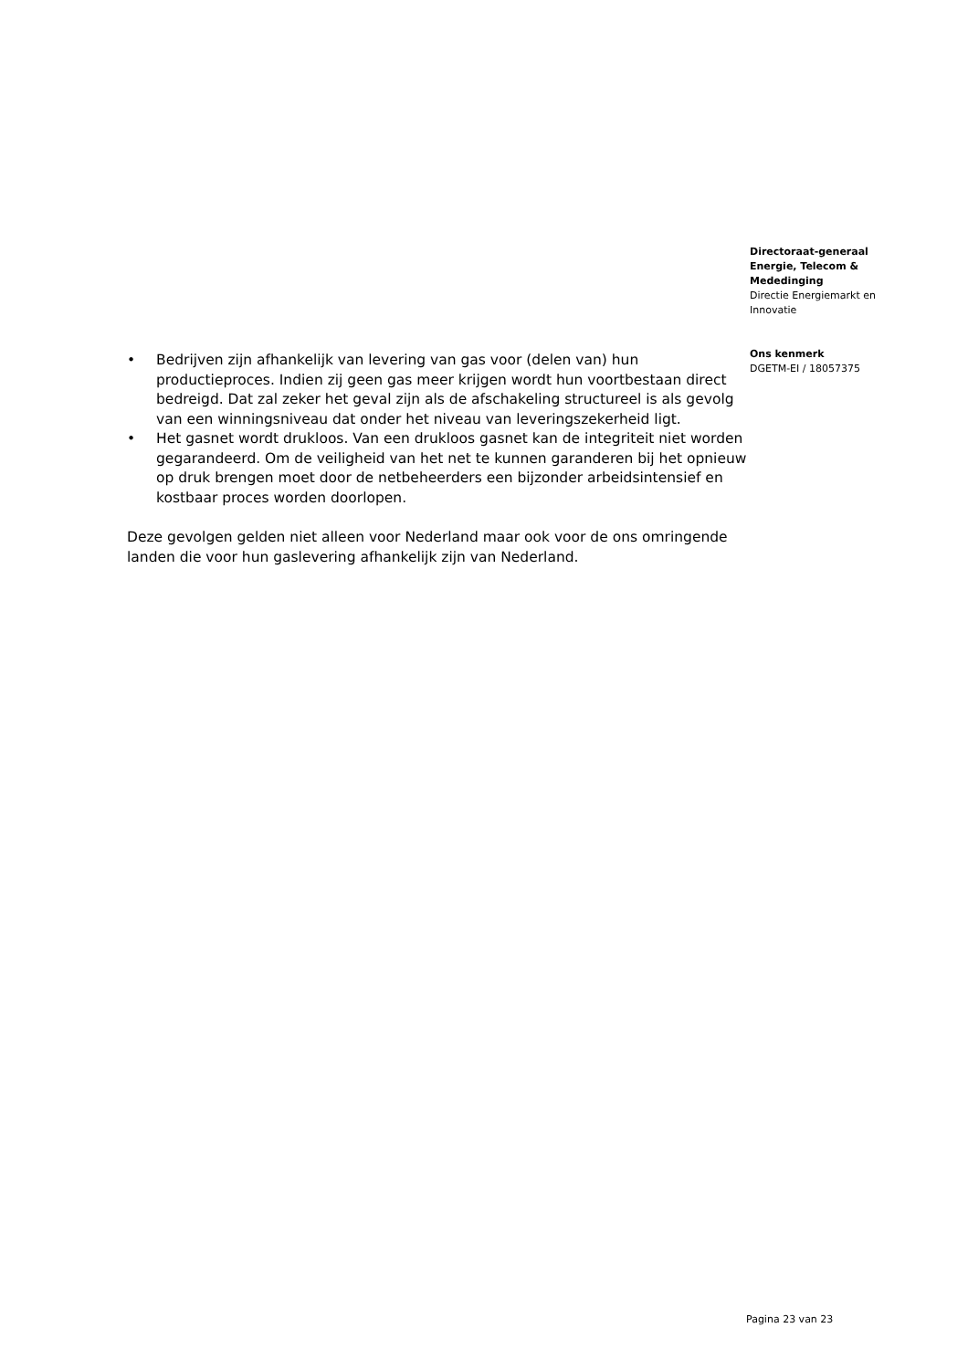Directoraat-generaal
Energie, Telecom &
Mededinging
Directie Energiemarkt en
Innovatie
Ons kenmerk
DGETM-EI / 18057375
• Bedrijven zijn afhankelijk van levering van gas voor (delen van) hun productieproces. Indien zij geen gas meer krijgen wordt hun voortbestaan direct bedreigd. Dat zal zeker het geval zijn als de afschakeling structureel is als gevolg van een winningsniveau dat onder het niveau van leveringszekerheid ligt.
• Het gasnet wordt drukloos. Van een drukloos gasnet kan de integriteit niet worden gegarandeerd. Om de veiligheid van het net te kunnen garanderen bij het opnieuw op druk brengen moet door de netbeheerders een bijzonder arbeidsintensief en kostbaar proces worden doorlopen.
Deze gevolgen gelden niet alleen voor Nederland maar ook voor de ons omringende landen die voor hun gaslevering afhankelijk zijn van Nederland.
Pagina 23 van 23